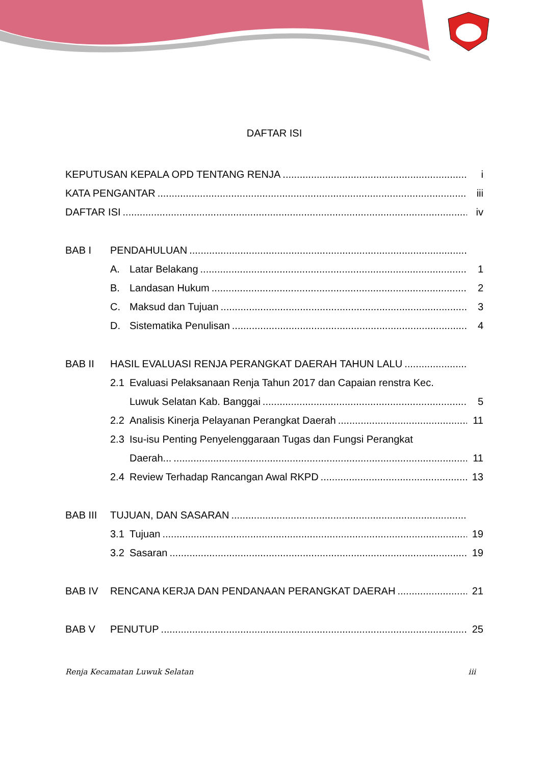DAFTAR ISI
KEPUTUSAN KEPALA OPD TENTANG RENJA i
KATA PENGANTAR iii
DAFTAR ISI iv
BAB I PENDAHULUAN
A. Latar Belakang 1
B. Landasan Hukum 2
C. Maksud dan Tujuan 3
D. Sistematika Penulisan 4
BAB II HASIL EVALUASI RENJA PERANGKAT DAERAH TAHUN LALU
2.1 Evaluasi Pelaksanaan Renja Tahun 2017 dan Capaian renstra Kec.
Luwuk Selatan Kab. Banggai 5
2.2 Analisis Kinerja Pelayanan Perangkat Daerah 11
2.3 Isu-isu Penting Penyelenggaraan Tugas dan Fungsi Perangkat
Daerah... 11
2.4 Review Terhadap Rancangan Awal RKPD 13
BAB III TUJUAN, DAN SASARAN
3.1 Tujuan 19
3.2 Sasaran 19
BAB IV RENCANA KERJA DAN PENDANAAN PERANGKAT DAERAH 21
BAB V PENUTUP 25
Renja Kecamatan Luwuk Selatan iii